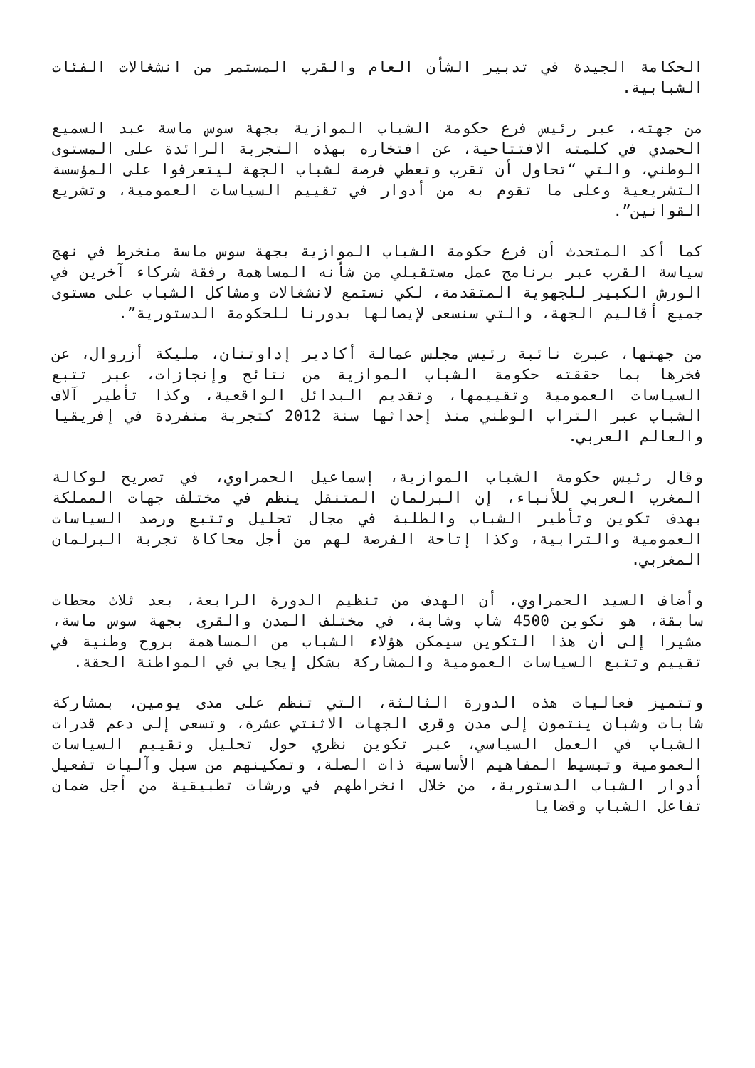الحكامة الجيدة في تدبير الشأن العام والقرب المستمر من انشغالات الفئات الشبابية.
من جهته، عبر رئيس فرع حكومة الشباب الموازية بجهة سوس ماسة عبد السميع الحمدي في كلمته الافتتاحية، عن افتخاره بهذه التجربة الرائدة على المستوى الوطني، والتي “تحاول أن تقرب وتعطي فرصة لشباب الجهة ليتعرفوا على المؤسسة التشريعية وعلى ما تقوم به من أدوار في تقييم السياسات العمومية، وتشريع القوانين”.
كما أكد المتحدث أن فرع حكومة الشباب الموازية بجهة سوس ماسة منخرط في نهج سياسة القرب عبر برنامج عمل مستقبلي من شأنه المساهمة رفقة شركاء آخرين في الورش الكبير للجهوية المتقدمة، لكي نستمع لانشغالات ومشاكل الشباب على مستوى جميع أقاليم الجهة، والتي سنسعى لإيصالها بدورنا للحكومة الدستورية”.
من جهتها، عبرت نائبة رئيس مجلس عمالة أكادير إداوتنان، مليكة أزروال، عن فخرها بما حققته حكومة الشباب الموازية من نتائج وإنجازات، عبر تتبع السياسات العمومية وتقييمها، وتقديم البدائل الواقعية، وكذا تأطير آلاف الشباب عبر التراب الوطني منذ إحداثها سنة 2012 كتجربة متفردة في إفريقيا والعالم العربي.
وقال رئيس حكومة الشباب الموازية، إسماعيل الحمراوي، في تصريح لوكالة المغرب العربي للأنباء، إن البرلمان المتنقل ينظم في مختلف جهات المملكة بهدف تكوين وتأطير الشباب والطلبة في مجال تحليل وتتبع ورصد السياسات العمومية والترابية، وكذا إتاحة الفرصة لهم من أجل محاكاة تجربة البرلمان المغربي.
وأضاف السيد الحمراوي، أن الهدف من تنظيم الدورة الرابعة، بعد ثلاث محطات سابقة، هو تكوين 4500 شاب وشابة، في مختلف المدن والقرى بجهة سوس ماسة، مشيرا إلى أن هذا التكوين سيمكن هؤلاء الشباب من المساهمة بروح وطنية في تقييم وتتبع السياسات العمومية والمشاركة بشكل إيجابي في المواطنة الحقة.
وتتميز فعاليات هذه الدورة الثالثة، التي تنظم على مدى يومين، بمشاركة شابات وشبان ينتمون إلى مدن وقرى الجهات الاثنتي عشرة، وتسعى إلى دعم قدرات الشباب في العمل السياسي، عبر تكوين نظري حول تحليل وتقييم السياسات العمومية وتبسيط المفاهيم الأساسية ذات الصلة، وتمكينهم من سبل وآليات تفعيل أدوار الشباب الدستورية، من خلال انخراطهم في ورشات تطبيقية من أجل ضمان تفاعل الشباب وقضايا